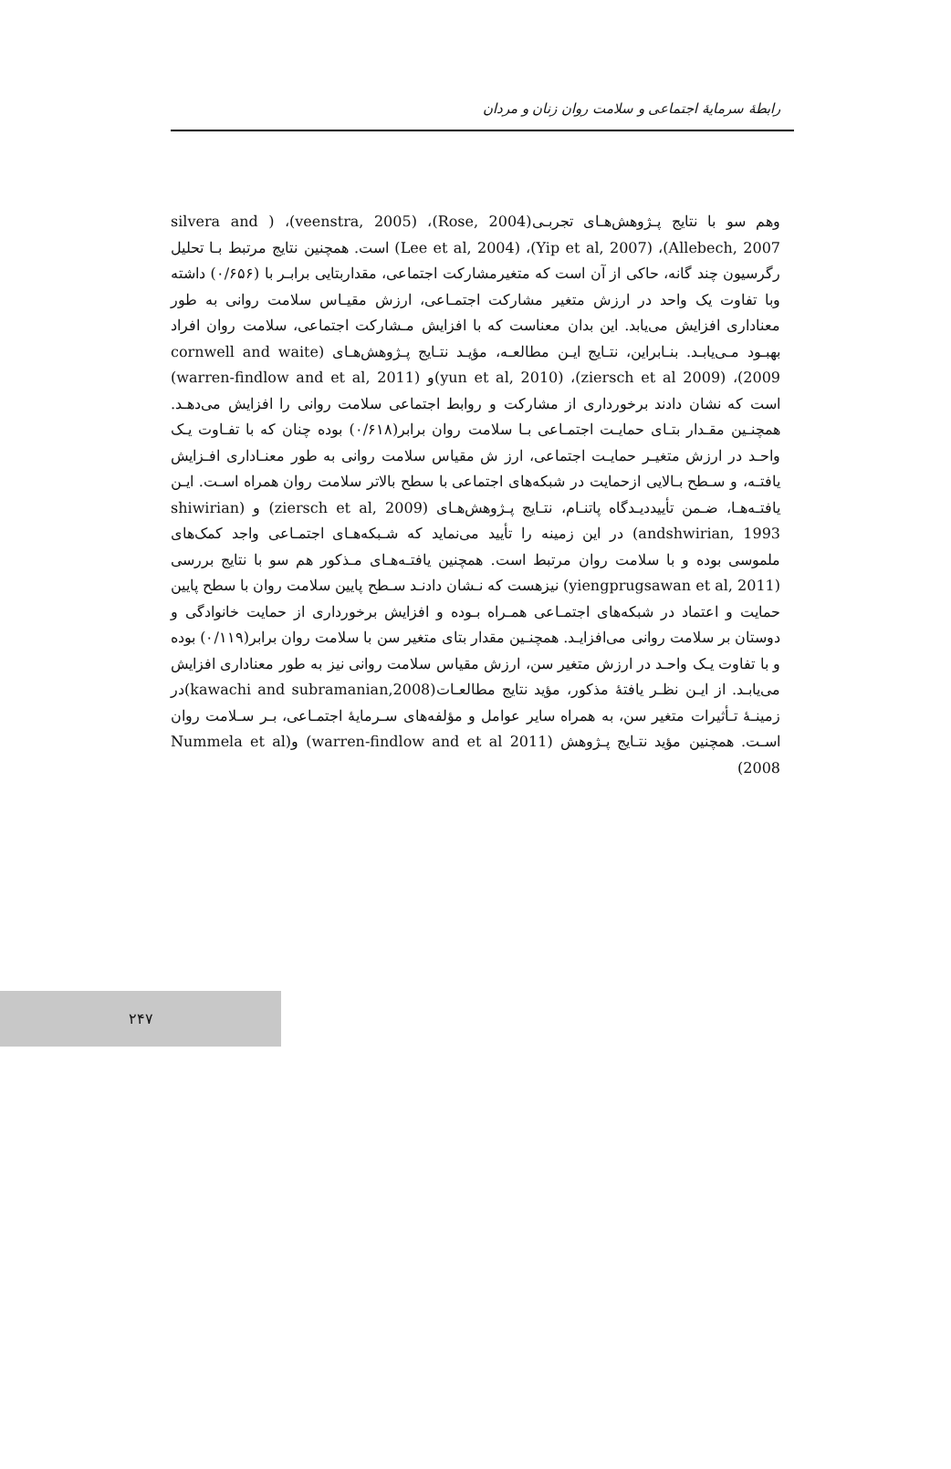رابطهٔ سرمایهٔ اجتماعی و سلامت روان زنان و مردان
وهم سو با نتایج پـژوهش‌هـای تجربـی(Rose, 2004)، (veenstra, 2005)، ( silvera and Allebech, 2007)، (Yip et al, 2007)، (Lee et al, 2004) است. همچنین نتایج مرتبط بـا تحلیل رگرسیون چند گانه، حاکی از آن است که متغیرمشارکت اجتماعی، مقداربتایی برابـر با (۰/۶۵۶) داشته وبا تفاوت یک واحد در ارزش متغیر مشارکت اجتمـاعی، ارزش مقیـاس سلامت روانی به طور معناداری افزایش می‌یابد. این بدان معناست که با افزایش مـشارکت اجتماعی، سلامت روان افراد بهبـود مـی‌یابـد. بنـابراین، نتـایج ایـن مطالعـه، مؤیـد نتـایج پـژوهش‌هـای (cornwell and waite 2009)، (ziersch et al 2009)، (yun et al, 2010)و (warren-findlow and et al, 2011) است که نشان دادند برخورداری از مشارکت و روابط اجتماعی سلامت روانی را افزایش می‌دهـد. همچنـین مقـدار بتـای حمایـت اجتمـاعی بـا سلامت روان برابر(۰/۶۱۸) بوده چنان که با تفـاوت یـک واحـد در ارزش متغیـر حمایـت اجتماعی، ارز ش مقیاس سلامت روانی به طور معنـاداری افـزایش یافتـه، و سـطح بـالایی ازحمایت در شبکه‌های اجتماعی با سطح بالاتر سلامت روان همراه اسـت. ایـن یافتـه‌هـا، ضـمن تأییددیـدگاه پاتنـام، نتـایج پـژوهش‌هـای (ziersch et al, 2009) و (shiwirian andshwirian, 1993) در این زمینه را تأیید می‌نماید که شـبکه‌هـای اجتمـاعی واجد کمک‌های ملموسی بوده و با سلامت روان مرتبط است. همچنین یافتـه‌هـای مـذکور هم سو با نتایج بررسی (yiengprugsawan et al, 2011) نیزهست که نـشان دادنـد سـطح پایین سلامت روان با سطح پایین حمایت و اعتماد در شبکه‌های اجتمـاعی همـراه بـوده و افزایش برخورداری از حمایت خانوادگی و دوستان بر سلامت روانی می‌افزایـد. همچنـین مقدار بتای متغیر سن با سلامت روان برابر(۰/۱۱۹) بوده و با تفاوت یـک واحـد در ارزش متغیر سن، ارزش مقیاس سلامت روانی نیز به طور معناداری افزایش می‌یابـد. از ایـن نظـر یافتهٔ مذکور، مؤید نتایج مطالعـات(kawachi and subramanian,2008)در زمینـهٔ تـأثیرات متغیر سن، به همراه سایر عوامل و مؤلفه‌های سـرمایهٔ اجتمـاعی، بـر سـلامت روان اسـت. همچنین مؤید نتـایج پـژوهش (warren-findlow and et al 2011) و(Nummela et al 2008)
۲۴۷